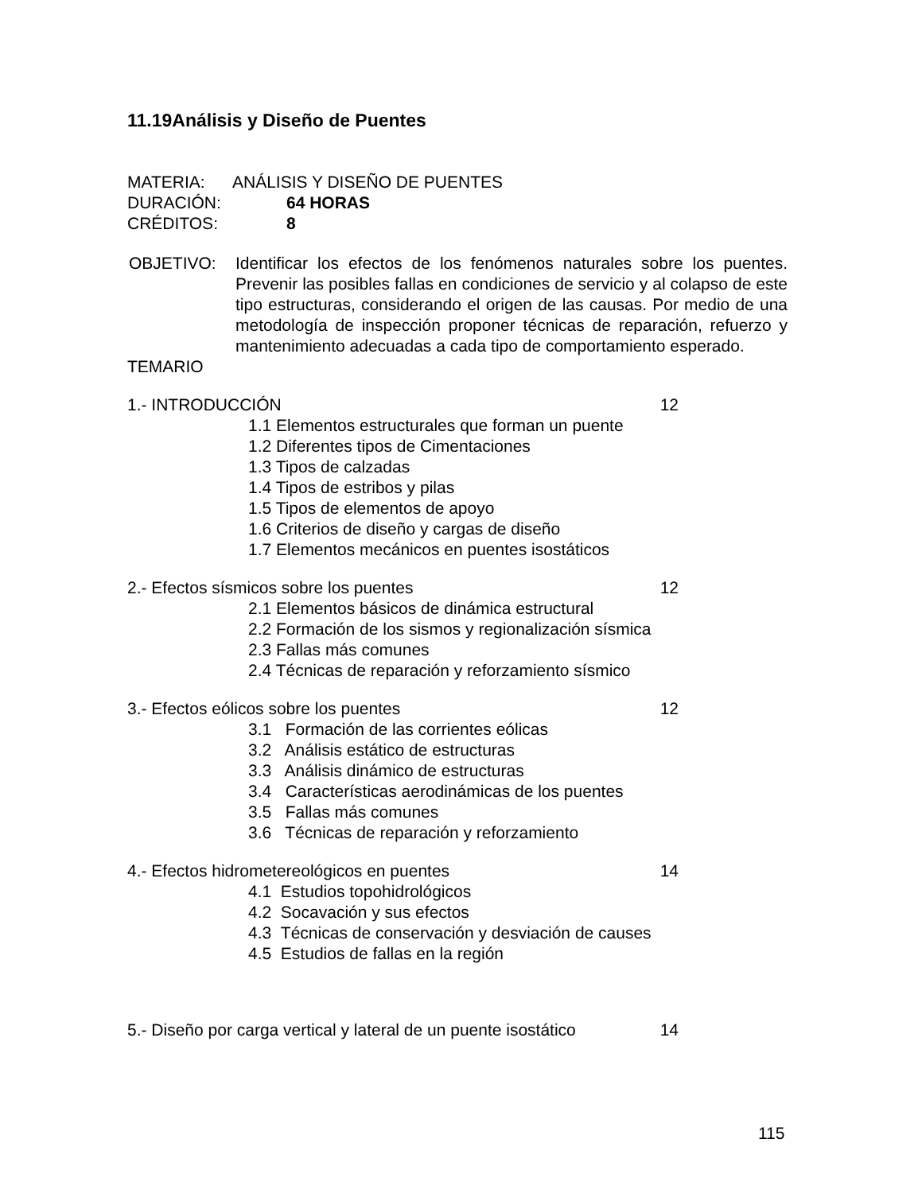11.19Análisis y Diseño de Puentes
MATERIA: ANÁLISIS Y DISEÑO DE PUENTES
DURACIÓN: 64 HORAS
CRÉDITOS: 8
OBJETIVO: Identificar los efectos de los fenómenos naturales sobre los puentes. Prevenir las posibles fallas en condiciones de servicio y al colapso de este tipo estructuras, considerando el origen de las causas. Por medio de una metodología de inspección proponer técnicas de reparación, refuerzo y mantenimiento adecuadas a cada tipo de comportamiento esperado.
TEMARIO
1.- INTRODUCCIÓN 12
1.1 Elementos estructurales que forman un puente
1.2 Diferentes tipos de Cimentaciones
1.3 Tipos de calzadas
1.4 Tipos de estribos y pilas
1.5 Tipos de elementos de apoyo
1.6 Criterios de diseño y cargas de diseño
1.7 Elementos mecánicos en puentes isostáticos
2.- Efectos sísmicos sobre los puentes 12
2.1 Elementos básicos de dinámica estructural
2.2 Formación de los sismos y regionalización sísmica
2.3 Fallas más comunes
2.4 Técnicas de reparación y reforzamiento sísmico
3.- Efectos eólicos sobre los puentes 12
3.1 Formación de las corrientes eólicas
3.2 Análisis estático de estructuras
3.3 Análisis dinámico de estructuras
3.4 Características aerodinámicas de los puentes
3.5 Fallas más comunes
3.6 Técnicas de reparación y reforzamiento
4.- Efectos hidrometereológicos en puentes 14
4.1 Estudios topohidrológicos
4.2 Socavación y sus efectos
4.3 Técnicas de conservación y desviación de causes
4.5 Estudios de fallas en la región
5.- Diseño por carga vertical y lateral de un puente isostático 14
115